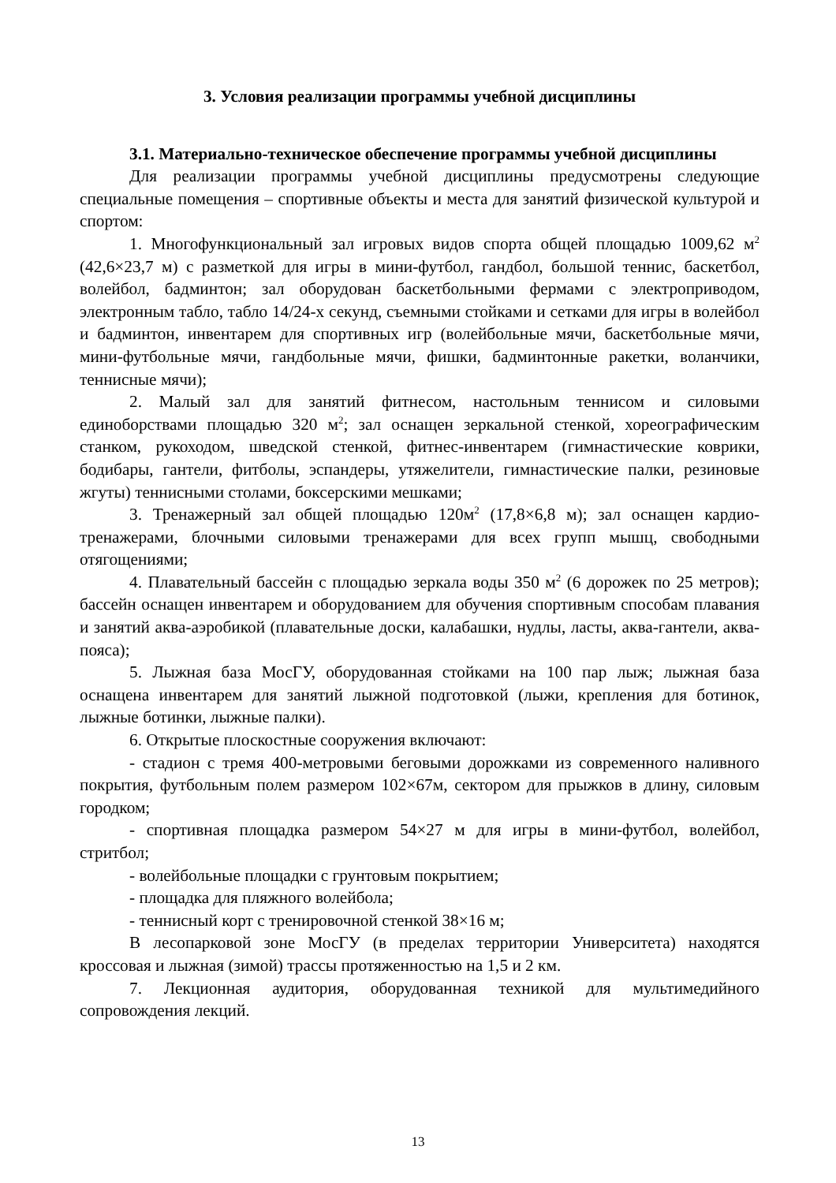3. Условия реализации программы учебной дисциплины
3.1. Материально-техническое обеспечение программы учебной дисциплины
Для реализации программы учебной дисциплины предусмотрены следующие специальные помещения – спортивные объекты и места для занятий физической культурой и спортом:
1. Многофункциональный зал игровых видов спорта общей площадью 1009,62 м<sup>2</sup> (42,6×23,7 м) с разметкой для игры в мини-футбол, гандбол, большой теннис, баскетбол, волейбол, бадминтон; зал оборудован баскетбольными фермами с электроприводом, электронным табло, табло 14/24-х секунд, съемными стойками и сетками для игры в волейбол и бадминтон, инвентарем для спортивных игр (волейбольные мячи, баскетбольные мячи, мини-футбольные мячи, гандбольные мячи, фишки, бадминтонные ракетки, воланчики, теннисные мячи);
2. Малый зал для занятий фитнесом, настольным теннисом и силовыми единоборствами площадью 320 м<sup>2</sup>; зал оснащен зеркальной стенкой, хореографическим станком, рукоходом, шведской стенкой, фитнес-инвентарем (гимнастические коврики, бодибары, гантели, фитболы, эспандеры, утяжелители, гимнастические палки, резиновые жгуты) теннисными столами, боксерскими мешками;
3. Тренажерный зал общей площадью 120м<sup>2</sup> (17,8×6,8 м); зал оснащен кардио-тренажерами, блочными силовыми тренажерами для всех групп мышц, свободными отягощениями;
4. Плавательный бассейн с площадью зеркала воды 350 м<sup>2</sup> (6 дорожек по 25 метров); бассейн оснащен инвентарем и оборудованием для обучения спортивным способам плавания и занятий аква-аэробикой (плавательные доски, калабашки, нудлы, ласты, аква-гантели, аква-пояса);
5. Лыжная база МосГУ, оборудованная стойками на 100 пар лыж; лыжная база оснащена инвентарем для занятий лыжной подготовкой (лыжи, крепления для ботинок, лыжные ботинки, лыжные палки).
6. Открытые плоскостные сооружения включают:
- стадион с тремя 400-метровыми беговыми дорожками из современного наливного покрытия, футбольным полем размером 102×67м, сектором для прыжков в длину, силовым городком;
- спортивная площадка размером 54×27 м для игры в мини-футбол, волейбол, стритбол;
- волейбольные площадки с грунтовым покрытием;
- площадка для пляжного волейбола;
- теннисный корт с тренировочной стенкой 38×16 м;
В лесопарковой зоне МосГУ (в пределах территории Университета) находятся кроссовая и лыжная (зимой) трассы протяженностью на 1,5 и 2 км.
7. Лекционная аудитория, оборудованная техникой для мультимедийного сопровождения лекций.
13